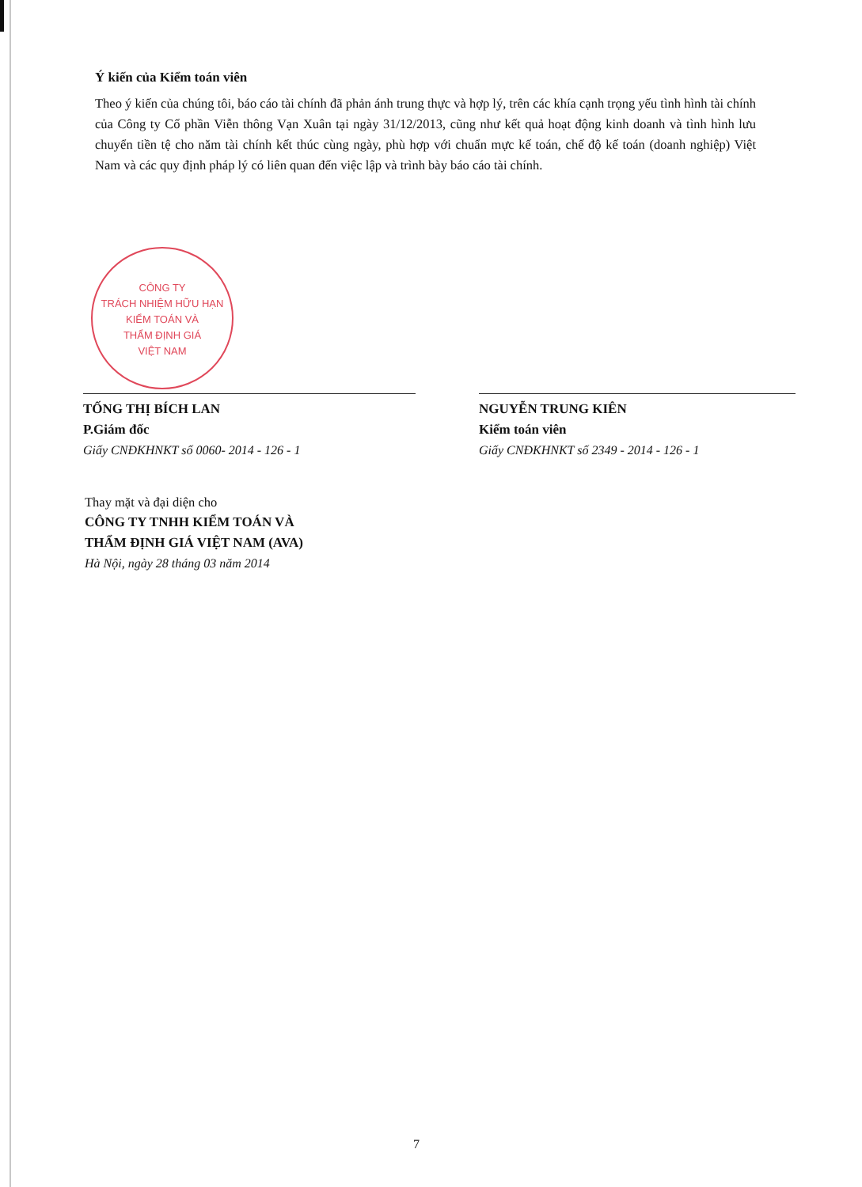Ý kiến của Kiểm toán viên
Theo ý kiến của chúng tôi, báo cáo tài chính đã phản ánh trung thực và hợp lý, trên các khía cạnh trọng yếu tình hình tài chính của Công ty Cổ phần Viễn thông Vạn Xuân tại ngày 31/12/2013, cũng như kết quả hoạt động kinh doanh và tình hình lưu chuyển tiền tệ cho năm tài chính kết thúc cùng ngày, phù hợp với chuẩn mực kế toán, chế độ kế toán (doanh nghiệp) Việt Nam và các quy định pháp lý có liên quan đến việc lập và trình bày báo cáo tài chính.
CÔNG TY
TRÁCH NHIỆM HỮU HẠN
KIỂM TOÁN VÀ
THẨM ĐỊNH GIÁ
VIỆT NAM
TỐNG THỊ BÍCH LAN
P.Giám đốc
Giấy CNĐKHNKT số 0060- 2014 - 126 - 1
NGUYỄN TRUNG KIÊN
Kiểm toán viên
Giấy CNĐKHNKT số 2349 - 2014 - 126 - 1
Thay mặt và đại diện cho
CÔNG TY TNHH KIỂM TOÁN VÀ
THẨM ĐỊNH GIÁ VIỆT NAM (AVA)
Hà Nội, ngày 28 tháng 03 năm 2014
7